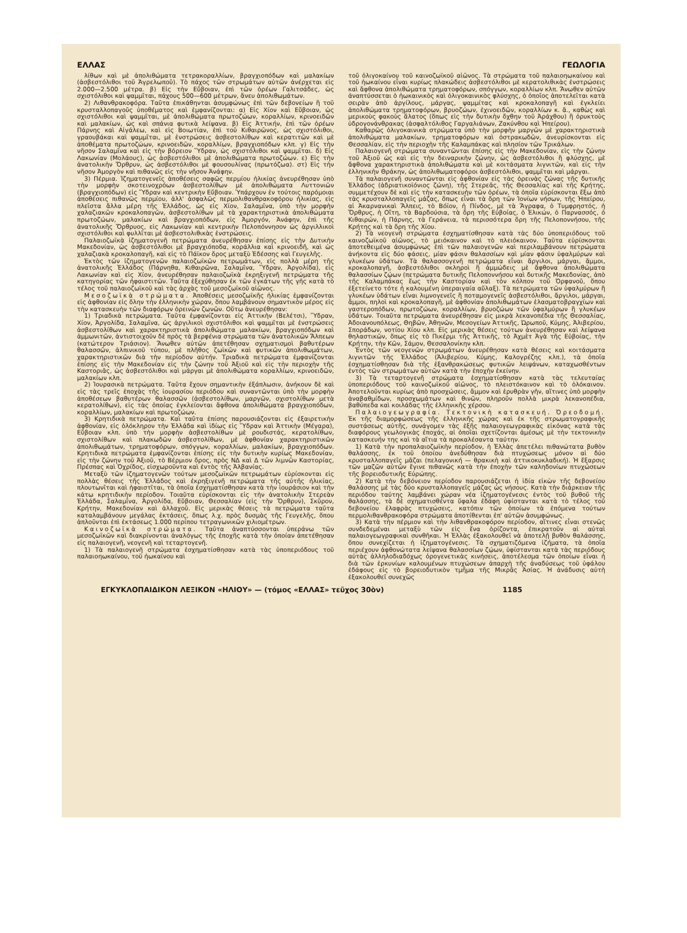ΕΛΛΑΣ ΓΕΩΛΟΓΙΑ
λίθων καὶ μὲ ἀπολιθώματα τετρακοραλλίων, βραγχιοπόδων καὶ μαλακίων (ἀσβεστόλιθοι τοῦ Ἀγρελωποῦ). Τὸ πάχος τῶν στρωμάτων αὐτῶν ἀνέρχεται εἰς 2.000—2.500 μέτρα. β) Εἰς τὴν Εὔβοιαν, ἐπὶ τῶν ὀρέων Γαλιτσάδες, ὡς σχιστόλιθοι καὶ ψαμμῖται, πάχους 500—600 μέτρων, ἄνευ ἀπολιθωμάτων.
2) Λιθανθρακοφόρα. Ταῦτα ἐπικάθηνται ἀσυμφώνως ἐπὶ τῶν δεβονείων ἢ τοῦ κρυσταλλοπαγοῦς ὑποθέματος καὶ ἐμφανίζονται: α) Εἰς Χίον καὶ Εὔβοιαν, ὡς σχιστόλιθοι καὶ ψαμμῖται, μὲ ἀπολιθώματα πρωτοζώων, κοραλλίων, κρινοειδῶν καὶ μαλακίων, ὡς καὶ σπάνια φυτικὰ λείψανα. β) Εἰς Ἀττικήν, ἐπὶ τῶν ὀρέων Πάρνης καὶ Αἰγάλεω, καὶ εἰς Βοιωτίαν, ἐπὶ τοῦ Κιθαιρῶνος, ὡς σχιστόλιθοι, γραουβάκαι καὶ ψαμμῖται, μὲ ἐνστρώσεις ἀσβεστολίθων καὶ κερατιτῶν καὶ μὲ ἀποθέματα πρωτοζώων, κρινοειδῶν, κοραλλίων, βραγχιοπόδων κλπ. γ) Εἰς τὴν νῆσον Σαλαμῖνα καὶ εἰς τὴν βόρειον Ὕδραν, ὡς σχιστόλιθοι καὶ ψαμμῖται. δ) Εἰς Λακωνίαν (Μολάους), ὡς ἀσβεστόλιθοι μὲ ἀπολιθώματα πρωτοζώων. ε) Εἰς τὴν ἀνατολικὴν Ὄρθρυν, ὡς ἀσβεστόλιθοι μὲ φουσουλίνας (πρωτόζωα). στ) Εἰς τὴν νῆσον Ἀμοργὸν καὶ πιθανῶς εἰς τὴν νῆσον Ἀνάφην.
3) Πέρμια. Ἰζηματογενεῖς ἀποθέσεις σαφῶς περμίου ἡλικίας ἀνευρέθησαν ὑπὸ τὴν μορφὴν σκοτεινοχρόων ἀσβεστολίθων μὲ ἀπολιθώματα Λυττονιῶν (βραγχιοπόδων) εἰς Ὕδραν καὶ κεντρικὴν Εὔβοιαν. Ὑπάρχουν ἐν τούτοις παρόμοιαι ἀποθέσεις πιθανῶς περμίου, ἀλλ' ἀσφαλῶς περμολιθανθρακοφόρου ἡλικίας, εἰς πλεῖστα ἄλλα μέρη τῆς Ἑλλάδος, ὡς εἰς Χίον, Σαλαμῖνα, ὑπὸ τὴν μορφὴν χαλαζιακῶν κροκαλοπαγῶν, ἀσβεστολίθων μὲ τὰ χαρακτηριστικὰ ἀπολιθώματα πρωτοζώων, μαλακίων καὶ βραγχιοπόδων, εἰς Ἀμοργόν, Ἀνάφην, ἐπὶ τῆς ἀνατολικῆς Ὄρθρυος, εἰς Λακωνίαν καὶ κεντρικὴν Πελοπόννησον ὡς ἀργιλλικοὶ σχιστόλιθοι καὶ φυλλῖται μὲ ἀσβεστολιθικὰς ἐνστρώσεις.
Παλαιοζωϊκὰ ἰζηματογενῆ πετρώματα ἀνευρέθησαν ἐπίσης εἰς τὴν Δυτικὴν Μακεδονίαν, ὡς ἀσβεστόλιθοι μὲ βραγχιόποδα, κοράλλια καὶ κρινοειδῆ, καὶ ὡς χαλαζιακὰ κροκαλοπαγῆ, καὶ εἰς τὸ Πάϊκον ὄρος μεταξὺ Ἐδέσσης καὶ Γευγελῆς.
Ἐκτὸς τῶν ἰζηματογενῶν παλαιοζωϊκῶν πετρωμάτων, εἰς πολλὰ μέρη τῆς ἀνατολικῆς Ἑλλάδος (Πάρνηθα, Κιθαιρῶνα, Σαλαμῖνα, Ὕδραν, Ἀργολίδα), εἰς Λακωνίαν καὶ εἰς Χίον, ἀνευρέθησαν παλαιοζωϊκὰ ἐκρηξιγενῆ πετρώματα τῆς κατηγορίας τῶν ἡφαιστιτῶν. Ταῦτα ἐξεχύθησαν ἐκ τῶν ἐγκάτων τῆς γῆς κατὰ τὸ τέλος τοῦ παλαιοζωϊκοῦ καὶ τὰς ἀρχὰς τοῦ μεσοζωϊκοῦ αἰῶνος.
Μεσοζωϊκὰ στρώματα. Ἀποθέσεις μεσοζωϊκῆς ἡλικίας ἐμφανίζονται εἰς ἀφθονίαν εἰς ὅλην τὴν ἑλληνικὴν χώραν, ὅπου λαμβάνουν σημαντικὸν μέρος εἰς τὴν κατασκευὴν τῶν διαφόρων ὀρεινῶν ζωνῶν. Οὕτω ἀνευρέθησαν:
1) Τριαδικὰ πετρώματα. Ταῦτα ἐμφανίζονται εἰς Ἀττικὴν (Βελέτσι), Ὕδραν, Χίον, Ἀργολίδα, Σαλαμῖνα, ὡς ἀργιλικοὶ σχιστόλιθοι καὶ ψαμμῖται μὲ ἐνστρώσεις ἀσβεστολίθων καὶ χαρακτηριστικὰ ἀπολιθώματα μαλακίων, βραγχιοπόδων καὶ ἀμμωνιτῶν, ἀντιστοιχοῦν δὲ πρὸς τὰ βερφένια στρώματα τῶν ἀνατολικῶν Ἄλπεων (κατώτερον Τριάσιον). Ἄνωθεν αὐτῶν ἀπετέθησαν σχηματισμοὶ βαθυτέρων θαλασσῶν, ἀλπινικοῦ τύπου, μὲ πλῆθος ζωϊκῶν καὶ φυτικῶν ἀπολιθωμάτων, χαρακτηριστικῶν διὰ τὴν περίοδον αὐτήν. Τριαδικὰ πετρώματα ἐμφανίζονται ἐπίσης εἰς τὴν Μακεδονίαν εἰς τὴν ζώνην τοῦ Ἀξιοῦ καὶ εἰς τὴν περιοχὴν τῆς Καστοριᾶς, ὡς ἀσβεστόλιθοι καὶ μάργαι μὲ ἀπολιθώματα κοραλλίων, κρινοειδῶν, μαλακίων κλπ.
2) Ἰουρασικὰ πετρώματα. Ταῦτα ἔχουν σημαντικὴν ἐξάπλωσιν, ἀνήκουν δὲ καὶ εἰς τὰς τρεῖς ἐποχὰς τῆς ἰουρασίου περιόδου καὶ συναντῶνται ὑπὸ τὴν μορφὴν ἀποθέσεων βαθυτέρων θαλασσῶν (ἀσβεστολίθων, μαργῶν, σχιστολίθων μετὰ κερατολίθων), εἰς τὰς ὁποίας ἐγκλείονται ἄφθονα ἀπολιθώματα βραγχιοπόδων, κοραλλίων, μαλακίων καὶ πρωτοζώων.
3) Κρητιδικὰ πετρώματα. Καὶ ταῦτα ἐπίσης παρουσιάζονται εἰς ἐξαιρετικὴν ἀφθονίαν, εἰς ὁλόκληρον τὴν Ἑλλάδα καὶ ἰδίως εἰς Ὕδραν καὶ Ἀττικὴν (Μέγαρα), Εὔβοιαν κλπ. ὑπὸ τὴν μορφὴν ἀσβεστολίθων μὲ ρουδιστάς, κερατολίθων, σχιστολίθων καὶ πλακωδῶν ἀσβεστολίθων, μὲ ἀφθονίαν χαρακτηριστικῶν ἀπολιθωμάτων, τρηματοφόρων, σπόγγων, κοραλλίων, μαλακίων, βραγχιοπόδων. Κρητιδικὰ πετρώματα ἐμφανίζονται ἐπίσης εἰς τὴν δυτικὴν κυρίως Μακεδονίαν, εἰς τὴν ζώνην τοῦ Ἀξιοῦ, τὸ Βέρμιον ὄρος, πρὸς ΝΔ καὶ Δ τῶν λιμνῶν Καστορίας, Πρέσπας καὶ Ὀχρίδος, εἰσχωροῦντα καὶ ἐντὸς τῆς Ἀλβανίας.
Μεταξὺ τῶν ἰζηματογενῶν τούτων μεσοζωϊκῶν πετρωμάτων εὑρίσκονται εἰς πολλὰς θέσεις τῆς Ἑλλάδος καὶ ἐκρηξιγενῆ πετρώματα τῆς αὐτῆς ἡλικίας, πλουτωνῖται καὶ ἡφαιστῖται, τὰ ὁποῖα ἐσχηματίσθησαν κατὰ τὴν ἰουράσιον καὶ τὴν κάτω κρητιδικὴν περίοδον. Τοιαῦτα εὑρίσκονται εἰς τὴν ἀνατολικὴν Στερεὰν Ἑλλάδα, Σαλαμῖνα, Ἀργολίδα, Εὔβοιαν, Θεσσαλίαν (εἰς τὴν Ὄρθρυν), Σκῦρον, Κρήτην, Μακεδονίαν καὶ ἀλλαχοῦ. Εἰς μερικὰς θέσεις τὰ πετρώματα ταῦτα καταλαμβάνουν μεγάλας ἐκτάσεις, ὅπως λ.χ. πρὸς δυσμὰς τῆς Γευγελῆς, ὅπου ἁπλοῦνται ἐπὶ ἐκτάσεως 1.000 περίπου τετραγωνικῶν χιλιομέτρων.
Καινοζωϊκὰ στρώματα. Ταῦτα ἀναπτύσσονται ὑπεράνω τῶν μεσοζωϊκῶν καὶ διακρίνονται ἀναλόγως τῆς ἐποχῆς κατὰ τὴν ὁποίαν ἀπετέθησαν εἰς παλαιογενῆ, νεογενῆ καὶ τεταρτογενῆ.
1) Τὰ παλαιογενῆ στρώματα ἐσχηματίσθησαν κατὰ τὰς ὑποπεριόδους τοῦ παλαιοηωκαίνου, τοῦ ἠωκαίνου καὶ
τοῦ ὀλιγοκαίνου τοῦ καινοζωϊκοῦ αἰῶνος. Τὰ στρώματα τοῦ παλαιοηωκαίνου καὶ τοῦ ἠωκαίνου εἶναι κυρίως πλακώδεις ἀσβεστόλιθοι μὲ κερατολιθικὰς ἐνστρώσεις καὶ ἄφθονα ἀπολιθώματα τρηματοφόρων, σπόγγων, κοραλλίων κλπ. Ἄνωθεν αὐτῶν ἀναπτύσσεται ὁ ἠωκαινικὸς καὶ ὀλιγοκαινικὸς φλύσχης, ὁ ὁποῖος ἀποτελεῖται κατὰ σειρὰν ἀπὸ ἀργίλους, μάργας, ψαμμίτας καὶ κροκαλοπαγῆ καὶ ἐγκλείει ἀπολιθώματα τρηματοφόρων, βρυοζώων, ἐχινοειδῶν, κοραλλίων κ. ἄ., καθὼς καὶ μερικοὺς φακοὺς ἅλατος (ὅπως εἰς τὴν δυτικὴν ὄχθην τοῦ Ἀράχθου) ἢ ὀρυκτοὺς ὑδρογονάνθρακας (ἀσφαλτόλιθος Γαργαλιάνων, Ζακύνθου καὶ Ἠπείρου).
Καθαρῶς ὀλιγοκαινικὰ στρώματα ὑπὸ τὴν μορφὴν μαργῶν μὲ χαρακτηριστικὰ ἀπολιθώματα μαλακίων, τρηματοφόρων καὶ ὀστρακωδῶν, ἀνευρίσκονται εἰς Θεσσαλίαν, εἰς τὴν περιοχὴν τῆς Καλαμπάκας καὶ πλησίον τῶν Τρικάλων.
Παλαιογενῆ στρώματα συναντῶνται ἐπίσης εἰς τὴν Μακεδονίαν, εἰς τὴν ζώνην τοῦ Ἀξιοῦ ὡς καὶ εἰς τὴν δειναρικὴν ζώνην, ὡς ἀσβεστόλιθοι ἢ φλύσχης, μὲ ἄφθονα χαρακτηριστικὰ ἀπολιθώματα καὶ μὲ κοιτάσματα λιγνιτῶν, καὶ εἰς τὴν ἑλληνικὴν Θράκην, ὡς ἀπολιθωματοφόροι ἀσβεστόλιθοι, ψαμμῖται καὶ μάργαι.
Τὰ παλαιογενῆ συναντῶνται εἰς ἀφθονίαν εἰς τὰς ὀρεινὰς ζώνας τῆς δυτικῆς Ἑλλάδος (ἀδριατικοϊόνιος ζώνη), τῆς Στερεᾶς, τῆς Θεσσαλίας καὶ τῆς Κρήτης, συμμετέχουν δὲ καὶ εἰς τὴν κατασκευὴν τῶν ὀρέων, τὰ ὁποῖα εὑρίσκονται ἔξω ἀπὸ τὰς κρυσταλλοπαγεῖς μάζας, ὅπως εἶναι τὰ ὄρη τῶν Ἰονίων νήσων, τῆς Ἠπείρου, αἱ Ἀκαρνανικαὶ Ἄλπεις, τὸ Βόϊον, ἡ Πίνδος, μὲ τὰ Ἄγραφα, ὁ Τυμφρηστός, ἡ Ὄρθρυς, ἡ Οἴτη, τὰ Βαρδούσια, τὰ ὄρη τῆς Εὐβοίας, ὁ Ἑλικών, ὁ Παρνασσός, ὁ Κιθαιρών, ἡ Πάρνης, τὰ Γεράνεια, τὰ περισσότερα ὄρη τῆς Πελοποννήσου, τῆς Κρήτης καὶ τὰ ὄρη τῆς Χίου.
2) Τὰ νεογενῆ στρώματα ἐσχηματίσθησαν κατὰ τὰς δύο ὑποπεριόδους τοῦ καινοζωϊκοῦ αἰῶνος, τὸ μειόκαινον καὶ τὸ πλειόκαινον. Ταῦτα εὑρίσκονται ἀποτεθειμένα ἀσυμφώνως ἐπὶ τῶν παλαιογενῶν καὶ περιλαμβάνουν πετρώματα ἀνήκοντα εἰς δύο φάσεις, μίαν φάσιν θαλασσίων καὶ μίαν φάσιν ὑφαλμύρων καὶ γλυκέων ὑδάτων. Τὰ θαλασσογενῆ πετρώματα εἶναι ἄργιλοι, μάργαι, ἄμμοι, κροκαλοπαγῆ, ἀσβεστόλιθοι σκληροὶ ἢ ἀμμώδεις μὲ ἄφθονα ἀπολιθώματα θαλασσίων ζῴων (πετρώματα δυτικῆς Πελοποννήσου καὶ δυτικῆς Μακεδονίας, ἀπὸ τῆς Καλαμπάκας ἕως τὴν Καστορίαν καὶ τὸν κόλπον τοῦ Ὀρφανοῦ, ὅπου ἐξετείνετο τότε ἡ καλουμένη ὑπεραιγαία αὔλαξ). Τὰ πετρώματα τῶν ὑφαλμύρων ἢ γλυκέων ὑδάτων εἶναι λιμνογενεῖς ἢ ποταμογενεῖς ἀσβεστόλιθοι, ἄργιλοι, μάργαι, ἄμμοι, πηλοὶ καὶ κροκαλοπαγῆ, μὲ ἀφθονίαν ἀπολιθωμάτων ἐλασματοβραγχίων καὶ γαστεροπόδων, πρωτοζώων, κοραλλίων, βρυοζώων τῶν ὑφαλμύρων ἢ γλυκέων ὑδάτων. Τοιαῦτα πετρώματα ἀνευρέθησαν εἰς μικρὰ λεκανοπέδια τῆς Θεσσαλίας, Ἀδοιανουπόλεως, Θηβῶν, Ἀθηνῶν, Μεσογείων Ἀττικῆς, Ὠρωποῦ, Κύμης, Ἀλιβερίου, Σποράδων, νοτίου Χίου κλπ. Εἰς μερικὰς θέσεις τούτων ἀνευρέθησαν καὶ λείψανα θηλαστικῶν, ὅπως εἰς τὸ Πικέρμι τῆς Ἀττικῆς, τὸ Ἀχμὲτ Ἀγὰ τῆς Εὐβοίας, τὴν Κρήτην, τὴν Κῶν, Σάμον, Θεσσαλονίκην κλπ.
Ἐντὸς τῶν νεογενῶν στρωμάτων ἀνευρέθησαν κατὰ θέσεις καὶ κοιτάσματα λιγνιτῶν τῆς Ἑλλάδος (Ἀλιβερίου, Κύμης, Καλογρέζης κλπ.), τὰ ὁποῖα ἐσχηματίσθησαν διὰ τῆς ἐξανθρακώσεως φυτικῶν λειψάνων, καταχωσθέντων ἐντὸς τῶν στρωμάτων αὐτῶν κατὰ τὴν ἐποχὴν ἐκείνην.
3) Τὰ τεταρτογενῆ στρώματα ἐσχηματίσθησαν κατὰ τὰς τελευταίας ὑποπεριόδους τοῦ καινοζωϊκοῦ αἰῶνος, τὸ πλειστόκαινον καὶ τὸ ὁλόκαινον. Ἀποτελοῦνται κυρίως ἀπὸ προσχώσεις, ἄμμον καὶ ἐρυθρὰν γῆν, αἵτινες ὑπὸ μορφὴν ἀναβαθμίδων, προσχωμάτων καὶ θινῶν, πληροῦν πολλὰ μικρὰ λεκανοπέδια, βαθύπεδα καὶ κοιλάδας τῆς ἑλληνικῆς χέρσου.
Παλαιογεωγραφία. Τεκτονικὴ κατασκευή. Ὀρεοδομή. Ἐκ τῆς διαμορφώσεως τῆς ἑλληνικῆς χώρας καὶ ἐκ τῆς στρωματογραφικῆς συστάσεως αὐτῆς, συνάγομεν τὰς ἑξῆς παλαιογεωγραφικὰς εἰκόνας κατὰ τὰς διαφόρους γεωλογικὰς ἐποχάς, αἱ ὁποῖαι σχετίζονται ἀμέσως μὲ τὴν τεκτονικὴν κατασκευήν της καὶ τὰ αἴτια τὰ προκαλέσαντα ταύτην.
1) Κατὰ τὴν προπαλαιοζωϊκὴν περίοδον, ἡ Ἑλλὰς ἀπετέλει πιθανώτατα βυθὸν θαλάσσης, ἐκ τοῦ ὁποίου ἀνεδύθησαν διὰ πτυχώσεως μόνον αἱ δύο κρυσταλλοπαγεῖς μᾶζαι (πελαγονική — θρακικὴ καὶ ἀττικοκυκλαδική). Ἡ ἔξαρσις τῶν μαζῶν αὐτῶν ἔγινε πιθανῶς κατὰ τὴν ἐποχὴν τῶν καληδονίων πτυχώσεων τῆς βορειοδυτικῆς Εὐρώπης.
2) Κατὰ τὴν δεβόνειον περίοδον παρουσιάζεται ἡ ἰδία εἰκὼν τῆς δεβονείου θαλάσσης μὲ τὰς δύο κρυσταλλοπαγεῖς μάζας ὡς νήσους. Κατὰ τὴν διάρκειαν τῆς περιόδου ταύτης λαμβάνει χώραν νέα ἰζηματογένεσις ἐντὸς τοῦ βυθοῦ τῆς θαλάσσης, τὰ δὲ σχηματισθέντα ὕφαλα ἐδάφη ὑφίστανται κατὰ τὸ τέλος τοῦ δεβονείου ἐλαφρὰς πτυχώσεις, κατόπιν τῶν ὁποίων τὰ ἑπόμενα τούτων περμολιθανθρακοφόρα στρώματα ἀποτίθενται ἐπ' αὐτῶν ἀσυμφώνως.
3) Κατὰ τὴν πέρμιον καὶ τὴν λιθανθρακοφόρον περίοδον, αἵτινες εἶναι στενῶς συνδεδεμέναι μεταξὺ τῶν εἰς ἕνα ὁρίζοντα, ἐπικρατοῦν αἱ αὐταὶ παλαιογεωγραφικαὶ συνθῆκαι. Ἡ Ἑλλὰς ἐξακολουθεῖ νὰ ἀποτελῇ βυθὸν θαλάσσης, ὅπου συνεχίζεται ἡ ἰζηματογένεσις. Τὰ σχηματιζόμενα ἰζήματα, τὰ ὁποῖα περιέχουν ἀφθονώτατα λείψανα θαλασσίων ζῴων, ὑφίστανται κατὰ τὰς περιόδους αὐτὰς ἀλληλοδιαδόχως ὀρογενετικὰς κινήσεις, ἀποτέλεσμα τῶν ὁποίων εἶναι ἡ διὰ τῶν ἑρκυνίων καλουμένων πτυχώσεων ἀπαρχὴ τῆς ἀναδύσεως τοῦ ὑφάλου ἐδάφους εἰς τὸ βορειοδυτικὸν τμῆμα τῆς Μικρᾶς Ἀσίας. Ἡ ἀνάδυσις αὐτὴ ἐξακολουθεῖ συνεχῶς
ΕΓΚΥΚΛΟΠΑΙΔΙΚΟΝ ΛΕΞΙΚΟΝ «ΗΛΙΟΥ» — (τόμος «ΕΛΛΑΣ» τεῦχος 30ὸν) 1185